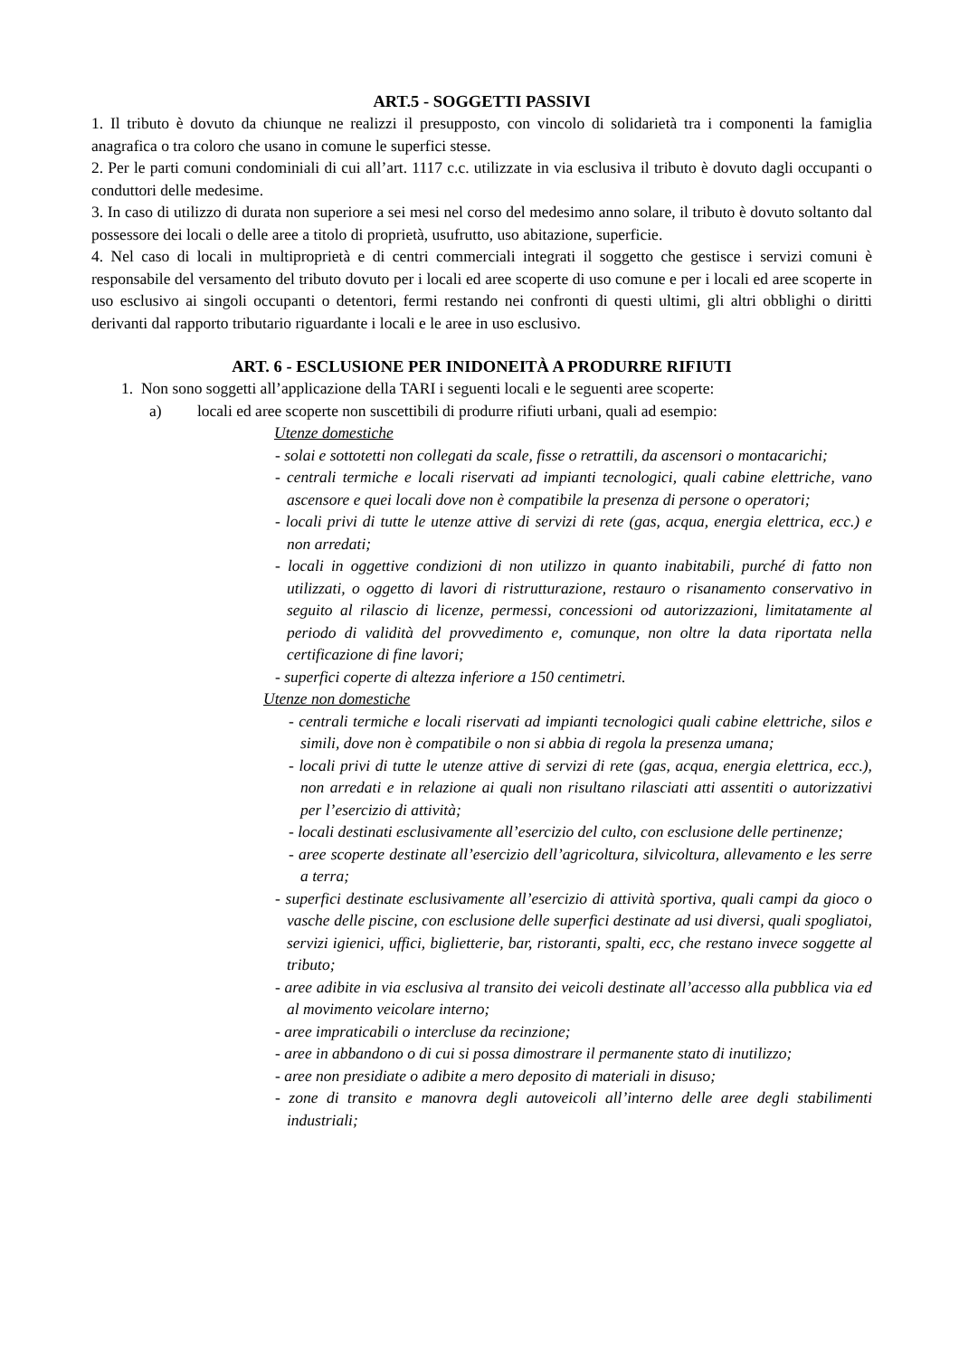ART.5 - SOGGETTI PASSIVI
1. Il tributo è dovuto da chiunque ne realizzi il presupposto, con vincolo di solidarietà tra i componenti la famiglia anagrafica o tra coloro che usano in comune le superfici stesse.
2. Per le parti comuni condominiali di cui all’art. 1117 c.c. utilizzate in via esclusiva il tributo è dovuto dagli occupanti o conduttori delle medesime.
3. In caso di utilizzo di durata non superiore a sei mesi nel corso del medesimo anno solare, il tributo è dovuto soltanto dal possessore dei locali o delle aree a titolo di proprietà, usufrutto, uso abitazione, superficie.
4. Nel caso di locali in multiproprietà e di centri commerciali integrati il soggetto che gestisce i servizi comuni è responsabile del versamento del tributo dovuto per i locali ed aree scoperte di uso comune e per i locali ed aree scoperte in uso esclusivo ai singoli occupanti o detentori, fermi restando nei confronti di questi ultimi, gli altri obblighi o diritti derivanti dal rapporto tributario riguardante i locali e le aree in uso esclusivo.
ART. 6 - ESCLUSIONE PER INIDONEITÀ A PRODURRE RIFIUTI
1. Non sono soggetti all’applicazione della TARI i seguenti locali e le seguenti aree scoperte:
a) locali ed aree scoperte non suscettibili di produrre rifiuti urbani, quali ad esempio:
Utenze domestiche
- solai e sottotetti non collegati da scale, fisse o retrattili, da ascensori o montacarichi;
- centrali termiche e locali riservati ad impianti tecnologici, quali cabine elettriche, vano ascensore e quei locali dove non è compatibile la presenza di persone o operatori;
- locali privi di tutte le utenze attive di servizi di rete (gas, acqua, energia elettrica, ecc.) e non arredati;
- locali in oggettive condizioni di non utilizzo in quanto inabitabili, purché di fatto non utilizzati, o oggetto di lavori di ristrutturazione, restauro o risanamento conservativo in seguito al rilascio di licenze, permessi, concessioni od autorizzazioni, limitatamente al periodo di validità del provvedimento e, comunque, non oltre la data riportata nella certificazione di fine lavori;
- superfici coperte di altezza inferiore a 150 centimetri.
Utenze non domestiche
- centrali termiche e locali riservati ad impianti tecnologici quali cabine elettriche, silos e simili, dove non è compatibile o non si abbia di regola la presenza umana;
- locali privi di tutte le utenze attive di servizi di rete (gas, acqua, energia elettrica, ecc.), non arredati e in relazione ai quali non risultano rilasciati atti assentiti o autorizzativi per l’esercizio di attività;
- locali destinati esclusivamente all’esercizio del culto, con esclusione delle pertinenze;
- aree scoperte destinate all’esercizio dell’agricoltura, silvicoltura, allevamento e les serre a terra;
- superfici destinate esclusivamente all’esercizio di attività sportiva, quali campi da gioco o vasche delle piscine, con esclusione delle superfici destinate ad usi diversi, quali spogliatoi, servizi igienici, uffici, biglietterie, bar, ristoranti, spalti, ecc, che restano invece soggette al tributo;
- aree adibite in via esclusiva al transito dei veicoli destinate all’accesso alla pubblica via ed al movimento veicolare interno;
- aree impraticabili o intercluse da recinzione;
- aree in abbandono o di cui si possa dimostrare il permanente stato di inutilizzo;
- aree non presidiate o adibite a mero deposito di materiali in disuso;
- zone di transito e manovra degli autoveicoli all’interno delle aree degli stabilimenti industriali;